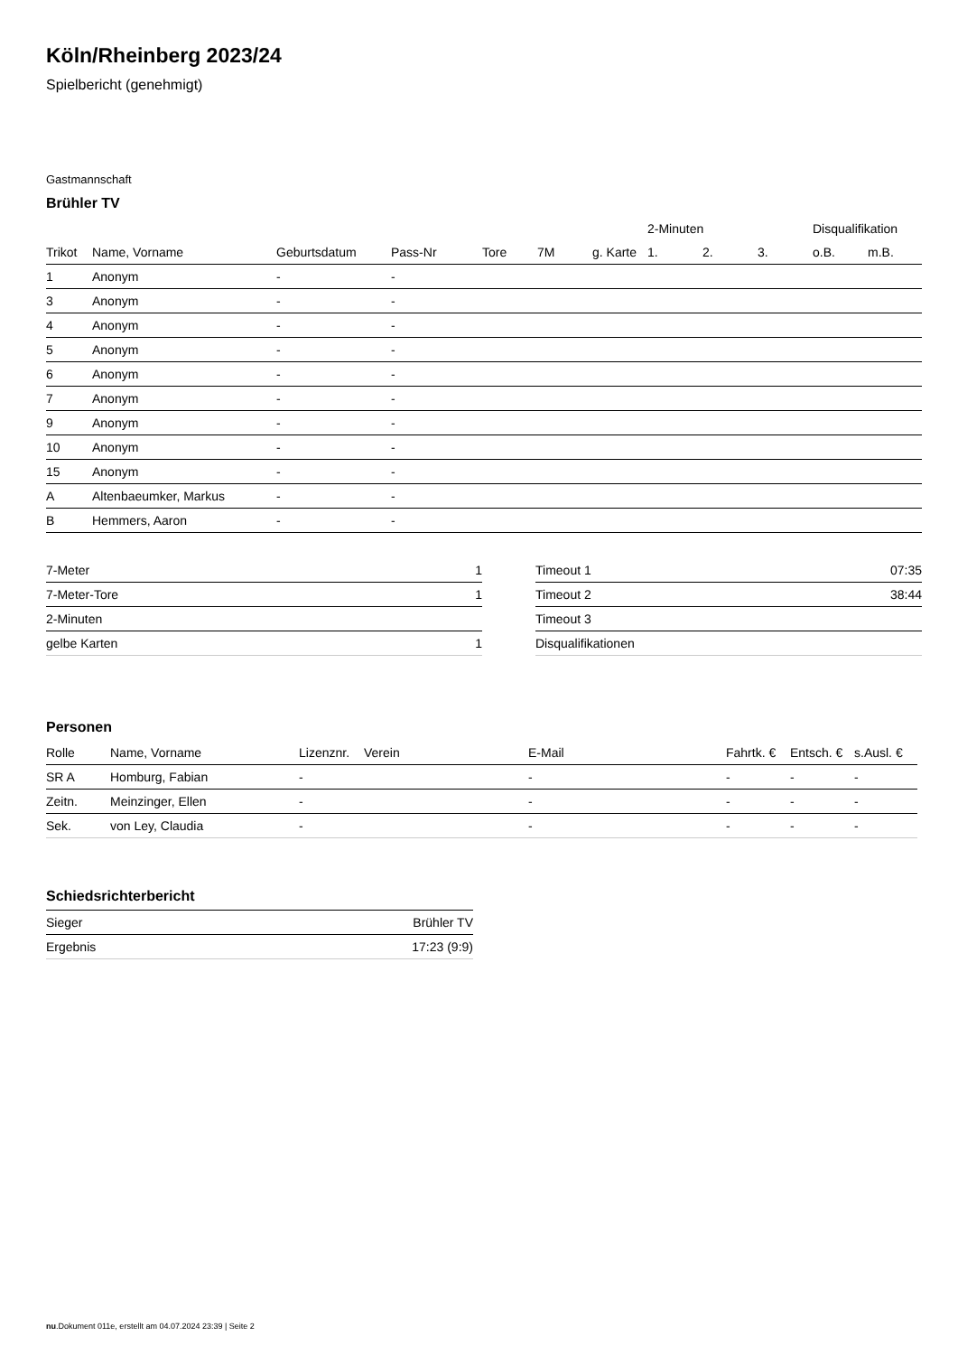Köln/Rheinberg 2023/24
Spielbericht (genehmigt)
Gastmannschaft
Brühler TV
| | | | | | | | 2-Minuten | | | Disqualifikation | |
| --- | --- | --- | --- | --- | --- | --- | --- | --- | --- | --- | --- |
| Trikot | Name, Vorname | Geburtsdatum | Pass-Nr | Tore | 7M | g. Karte | 1. | 2. | 3. | o.B. | m.B. |
| 1 | Anonym | - | - | | | | | | | | |
| 3 | Anonym | - | - | | | | | | | | |
| 4 | Anonym | - | - | | | | | | | | |
| 5 | Anonym | - | - | | | | | | | | |
| 6 | Anonym | - | - | | | | | | | | |
| 7 | Anonym | - | - | | | | | | | | |
| 9 | Anonym | - | - | | | | | | | | |
| 10 | Anonym | - | - | | | | | | | | |
| 15 | Anonym | - | - | | | | | | | | |
| A | Altenbaeumker, Markus | - | - | | | | | | | | |
| B | Hemmers, Aaron | - | - | | | | | | | | |
| 7-Meter | 1 |
| 7-Meter-Tore | 1 |
| 2-Minuten | |
| gelbe Karten | 1 |
| Timeout 1 | 07:35 |
| Timeout 2 | 38:44 |
| Timeout 3 | |
| Disqualifikationen | |
Personen
| Rolle | Name, Vorname | Lizenznr. | Verein | E-Mail | Fahrtk. € | Entsch. € | s.Ausl. € |
| --- | --- | --- | --- | --- | --- | --- | --- |
| SR A | Homburg, Fabian | - | | - | - | - | - |
| Zeitn. | Meinzinger, Ellen | - | | - | - | - | - |
| Sek. | von Ley, Claudia | - | | - | - | - | - |
Schiedsrichterbericht
| Sieger | Brühler TV |
| Ergebnis | 17:23 (9:9) |
nu.Dokument 011e, erstellt am 04.07.2024 23:39 | Seite 2